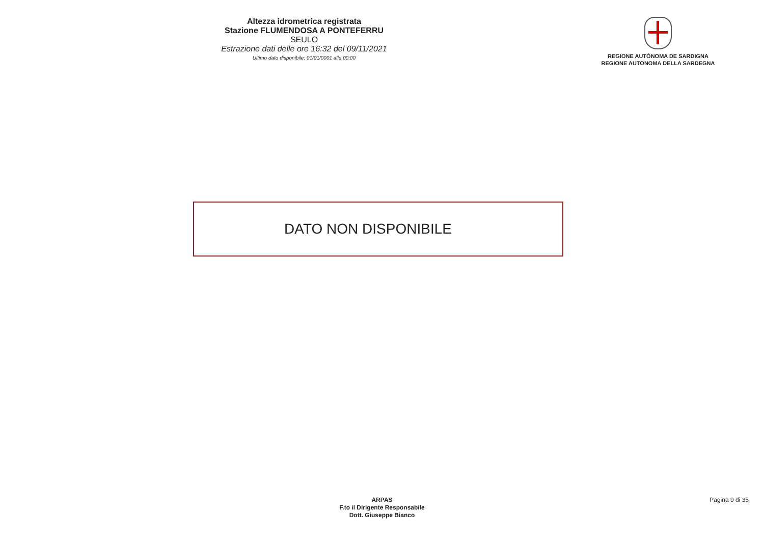Altezza idrometrica registrata
Stazione FLUMENDOSA A PONTEFERRU
SEULO
Estrazione dati delle ore 16:32 del 09/11/2021
Ultimo dato disponibile: 01/01/0001 alle 00:00
REGIONE AUTÒNOMA DE SARDIGNA
REGIONE AUTONOMA DELLA SARDEGNA
DATO NON DISPONIBILE
ARPAS
F.to il Dirigente Responsabile
Dott. Giuseppe Bianco
Pagina 9 di 35